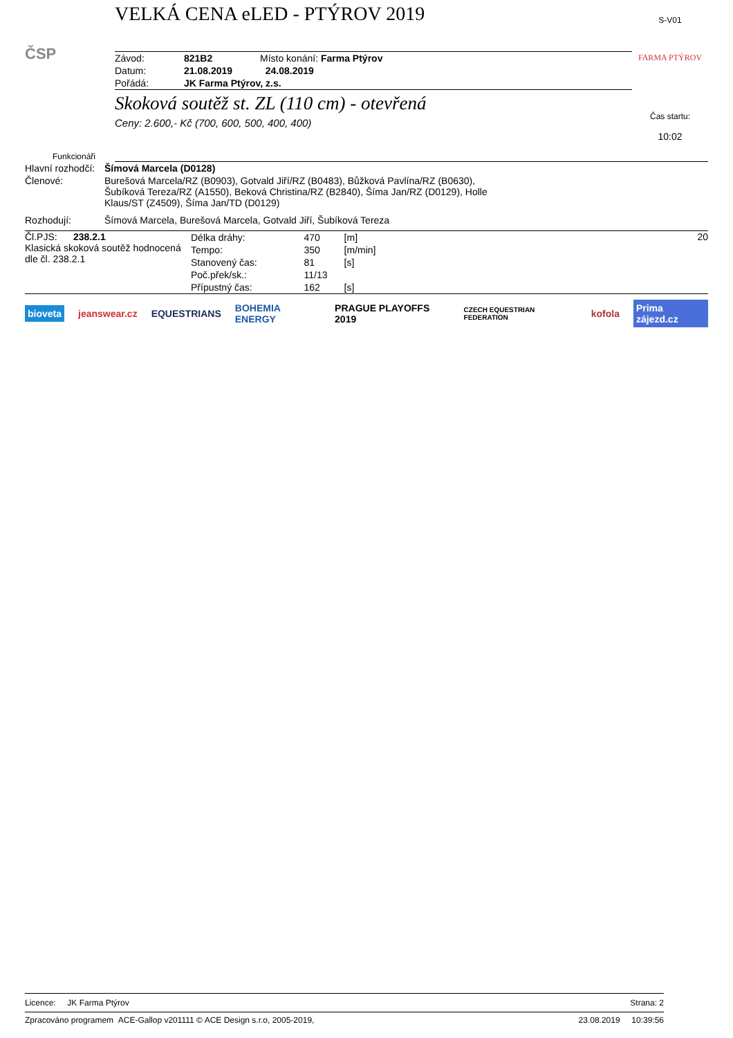ČSP
VELKÁ CENA eLED - PTÝROV 2019
| Závod: | 821B2 | Místo konání: Farma Ptýrov |
| Datum: | 21.08.2019 | 24.08.2019 |
| Pořádá: | JK Farma Ptýrov, z.s. | |
Skoková soutěž st. ZL (110 cm) - otevřená
Ceny: 2.600,- Kč (700, 600, 500, 400, 400)
S-V01
FARMA PTÝROV
Čas startu:
10:02
Funkcionáři
| Hlavní rozhodčí: | Šímová Marcela (D0128) |
| Členové: | Burešová Marcela/RZ (B0903), Gotvald Jiří/RZ (B0483), Bůžková Pavlína/RZ (B0630), Šubíková Tereza/RZ (A1550), Beková Christina/RZ (B2840), Šíma Jan/RZ (D0129), Holle Klaus/ST (Z4509), Šíma Jan/TD (D0129) |
| Rozhodují: | Šímová Marcela, Burešová Marcela, Gotvald Jiří, Šubíková Tereza |
Čl.PJS: 238.2.1
Klasická skoková soutěž hodnocená dle čl. 238.2.1
| Délka dráhy: | 470 | [m] |
| Tempo: | 350 | [m/min] |
| Stanovený čas: | 81 | [s] |
| Poč.přek/sk.: | 11/13 | |
| Přípustný čas: | 162 | [s] |
20
bioveta jeanswear.cz EQUESTRIANS BOHEMIA ENERGY PRAGUE PLAYOFFS 2019 CZECH EQUESTRIAN FEDERATION kofola Prima zájezd.cz
Licence: JK Farma Ptýrov Strana: 2
Zpracováno programem ACE-Gallop v201111 © ACE Design s.r.o, 2005-2019, 23.08.2019 10:39:56